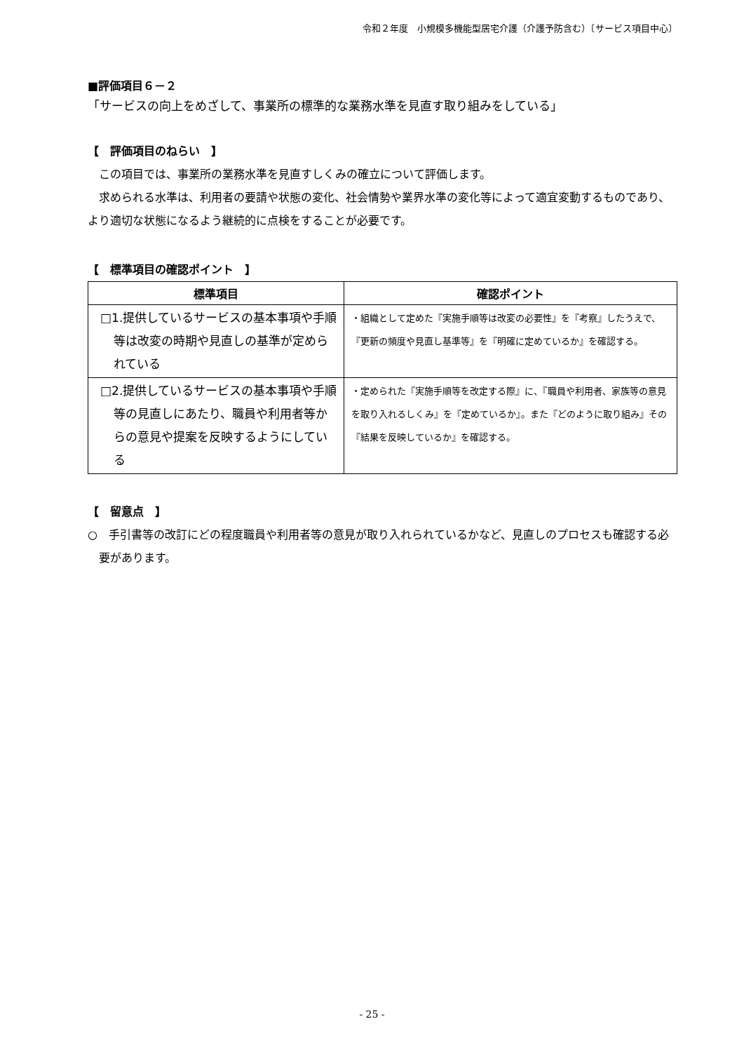令和２年度　小規模多機能型居宅介護（介護予防含む）〔サービス項目中心〕
■評価項目６－２
「サービスの向上をめざして、事業所の標準的な業務水準を見直す取り組みをしている」
【　評価項目のねらい　】
この項目では、事業所の業務水準を見直すしくみの確立について評価します。
求められる水準は、利用者の要請や状態の変化、社会情勢や業界水準の変化等によって適宜変動するものであり、より適切な状態になるよう継続的に点検をすることが必要です。
【　標準項目の確認ポイント　】
| 標準項目 | 確認ポイント |
| --- | --- |
| □1.提供しているサービスの基本事項や手順等は改変の時期や見直しの基準が定められている | ・組織として定めた『実施手順等は改変の必要性』を『考察』したうえで、『更新の頻度や見直し基準等』を『明確に定めているか』を確認する。 |
| □2.提供しているサービスの基本事項や手順等の見直しにあたり、職員や利用者等からの意見や提案を反映するようにしている | ・定められた『実施手順等を改定する際』に、『職員や利用者、家族等の意見を取り入れるしくみ』を『定めているか』。また『どのように取り組み』その『結果を反映しているか』を確認する。 |
【　留意点　】
○　手引書等の改訂にどの程度職員や利用者等の意見が取り入れられているかなど、見直しのプロセスも確認する必要があります。
- 25 -